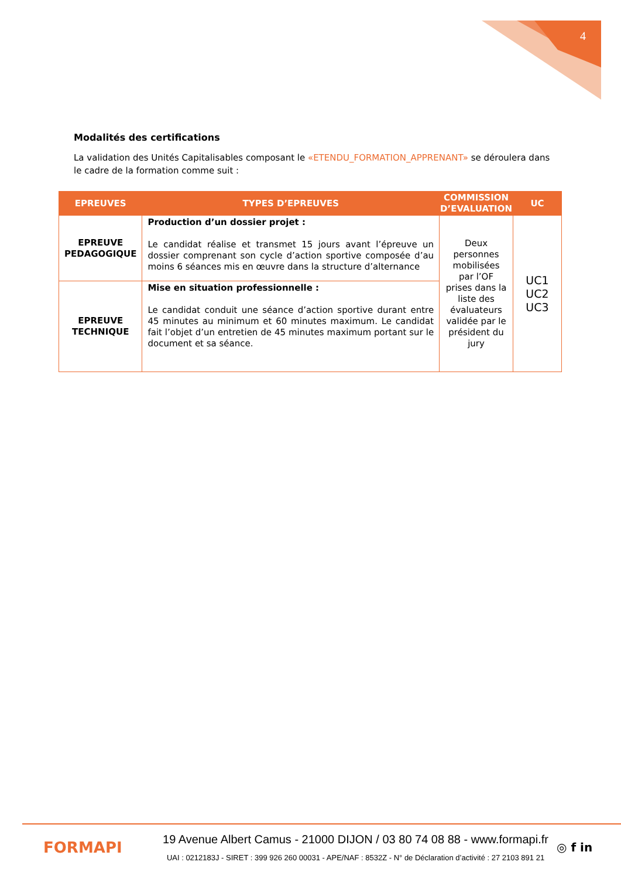4
Modalités des certifications
La validation des Unités Capitalisables composant le «ETENDU_FORMATION_APPRENANT» se déroulera dans le cadre de la formation comme suit :
| EPREUVES | TYPES D’EPREUVES | COMMISSION D’EVALUATION | UC |
| --- | --- | --- | --- |
| EPREUVE PEDAGOGIQUE | Production d’un dossier projet : Le candidat réalise et transmet 15 jours avant l’épreuve un dossier comprenant son cycle d’action sportive composée d’au moins 6 séances mis en œuvre dans la structure d’alternance | Deux personnes mobilisées par l’OF prises dans la liste des évaluateurs validée par le président du jury | UC1 UC2 UC3 |
| EPREUVE TECHNIQUE | Mise en situation professionnelle : Le candidat conduit une séance d’action sportive durant entre 45 minutes au minimum et 60 minutes maximum. Le candidat fait l’objet d’un entretien de 45 minutes maximum portant sur le document et sa séance. | | |
FORMAPI
19 Avenue Albert Camus - 21000 DIJON / 03 80 74 08 88 - www.formapi.fr
UAI : 0212183J - SIRET : 399 926 260 00031 - APE/NAF : 8532Z - N° de Déclaration d’activité : 27 2103 891 21
◎ f in